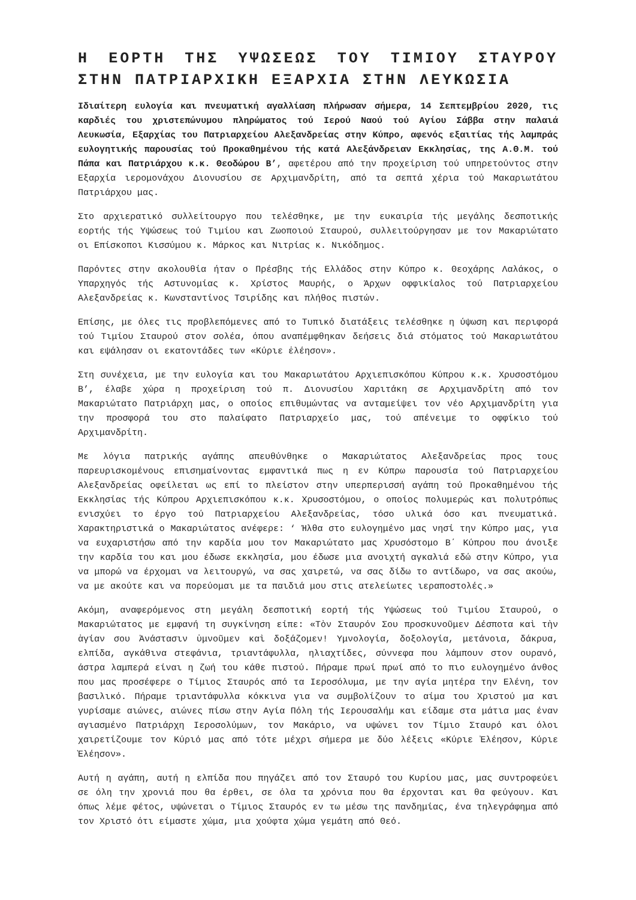Η ΕΟΡΤΗ ΤΗΣ ΥΨΩΣΕΩΣ ΤΟΥ ΤΙΜΙΟΥ ΣΤΑΥΡΟΥ ΣΤΗΝ ΠΑΤΡΙΑΡΧΙΚΗ ΕΞΑΡΧΙΑ ΣΤΗΝ ΛΕΥΚΩΣΙΑ
Ιδιαίτερη ευλογία και πνευματική αγαλλίαση πλήρωσαν σήμερα, 14 Σεπτεμβρίου 2020, τις καρδιές του χριστεπώνυμου πληρώματος τού Ιερού Ναού τού Αγίου Σάββα στην παλαιά Λευκωσία, Εξαρχίας του Πατριαρχείου Αλεξανδρείας στην Κύπρο, αφενός εξαιτίας τής λαμπράς ευλογητικής παρουσίας τού Προκαθημένου τής κατά Αλεξάνδρειαν Εκκλησίας, της Α.Θ.Μ. τού Πάπα και Πατριάρχου κ.κ. Θεοδώρου Β’, αφετέρου από την προχείριση τού υπηρετούντος στην Εξαρχία ιερομονάχου Διονυσίου σε Αρχιμανδρίτη, από τα σεπτά χέρια τού Μακαριωτάτου Πατριάρχου μας.
Στο αρχιερατικό συλλείτουργο που τελέσθηκε, με την ευκαιρία τής μεγάλης δεσποτικής εορτής τής Υψώσεως τού Τιμίου και Ζωοποιού Σταυρού, συλλειτούργησαν με τον Μακαριώτατο οι Επίσκοποι Κισσύμου κ. Μάρκος και Νιτρίας κ. Νικόδημος.
Παρόντες στην ακολουθία ήταν ο Πρέσβης τής Ελλάδος στην Κύπρο κ. Θεοχάρης Λαλάκος, ο Υπαρχηγός τής Αστυνομίας κ. Χρίστος Μαυρής, ο Άρχων οφφικίαλος τού Πατριαρχείου Αλεξανδρείας κ. Κωνσταντίνος Τσιρίδης και πλήθος πιστών.
Επίσης, με όλες τις προβλεπόμενες από το Τυπικό διατάξεις τελέσθηκε η ύψωση και περιφορά τού Τιμίου Σταυρού στον σολέα, όπου αναπέμφθηκαν δεήσεις διά στόματος τού Μακαριωτάτου και εψάλησαν οι εκατοντάδες των «Κύριε ἐλέησον».
Στη συνέχεια, με την ευλογία και του Μακαριωτάτου Αρχιεπισκόπου Κύπρου κ.κ. Χρυσοστόμου Β’, έλαβε χώρα η προχείριση τού π. Διονυσίου Χαριτάκη σε Αρχιμανδρίτη από τον Μακαριώτατο Πατριάρχη μας, ο οποίος επιθυμώντας να ανταμείψει τον νέο Αρχιμανδρίτη για την προσφορά του στο παλαίφατο Πατριαρχείο μας, τού απένειμε το οφφίκιο τού Αρχιμανδρίτη.
Με λόγια πατρικής αγάπης απευθύνθηκε ο Μακαριώτατος Αλεξανδρείας προς τους παρευρισκομένους επισημαίνοντας εμφαντικά πως η εν Κύπρω παρουσία τού Πατριαρχείου Αλεξανδρείας οφείλεται ως επί το πλείστον στην υπερπερισσή αγάπη τού Προκαθημένου τής Εκκλησίας τής Κύπρου Αρχιεπισκόπου κ.κ. Χρυσοστόμου, ο οποίος πολυμερώς και πολυτρόπως ενισχύει το έργο τού Πατριαρχείου Αλεξανδρείας, τόσο υλικά όσο και πνευματικά. Χαρακτηριστικά ο Μακαριώτατος ανέφερε: ‘ Ήλθα στο ευλογημένο μας νησί την Κύπρο μας, για να ευχαριστήσω από την καρδία μου τον Μακαριώτατο μας Χρυσόστομο Β΄ Κύπρου που άνοιξε την καρδία του και μου έδωσε εκκλησία, μου έδωσε μια ανοιχτή αγκαλιά εδώ στην Κύπρο, για να μπορώ να έρχομαι να λειτουργώ, να σας χαιρετώ, να σας δίδω το αντίδωρο, να σας ακούω, να με ακούτε και να πορεύομαι με τα παιδιά μου στις ατελείωτες ιεραποστολές.»
Ακόμη, αναφερόμενος στη μεγάλη δεσποτική εορτή τής Υψώσεως τού Τιμίου Σταυρού, ο Μακαριώτατος με εμφανή τη συγκίνηση είπε: «Τὸν Σταυρόν Σου προσκυνοῦμεν Δέσποτα καὶ τὴν ἁγίαν σου Ἀνάστασιν ὑμνοῦμεν καὶ δοξάζομεν! Υμνολογία, δοξολογία, μετάνοια, δάκρυα, ελπίδα, αγκάθινα στεφάνια, τριαντάφυλλα, ηλιαχτίδες, σύννεφα που λάμπουν στον ουρανό, άστρα λαμπερά είναι η ζωή του κάθε πιστού. Πήραμε πρωί πρωί από το πιο ευλογημένο άνθος που μας προσέφερε ο Τίμιος Σταυρός από τα Ιεροσόλυμα, με την αγία μητέρα την Ελένη, τον βασιλικό. Πήραμε τριαντάφυλλα κόκκινα για να συμβολίζουν το αίμα του Χριστού μα και γυρίσαμε αιώνες, αιώνες πίσω στην Αγία Πόλη τής Ιερουσαλήμ και είδαμε στα μάτια μας έναν αγιασμένο Πατριάρχη Ιεροσολύμων, τον Μακάριο, να υψώνει τον Τίμιο Σταυρό και όλοι χαιρετίζουμε τον Κύριό μας από τότε μέχρι σήμερα με δύο λέξεις «Κύριε Ἐλέησον, Κύριε Ἐλέησον».
Αυτή η αγάπη, αυτή η ελπίδα που πηγάζει από τον Σταυρό του Κυρίου μας, μας συντροφεύει σε όλη την χρονιά που θα έρθει, σε όλα τα χρόνια που θα έρχονται και θα φεύγουν. Και όπως λέμε φέτος, υψώνεται ο Τίμιος Σταυρός εν τω μέσω της πανδημίας, ένα τηλεγράφημα από τον Χριστό ότι είμαστε χώμα, μια χούφτα χώμα γεμάτη από Θεό.